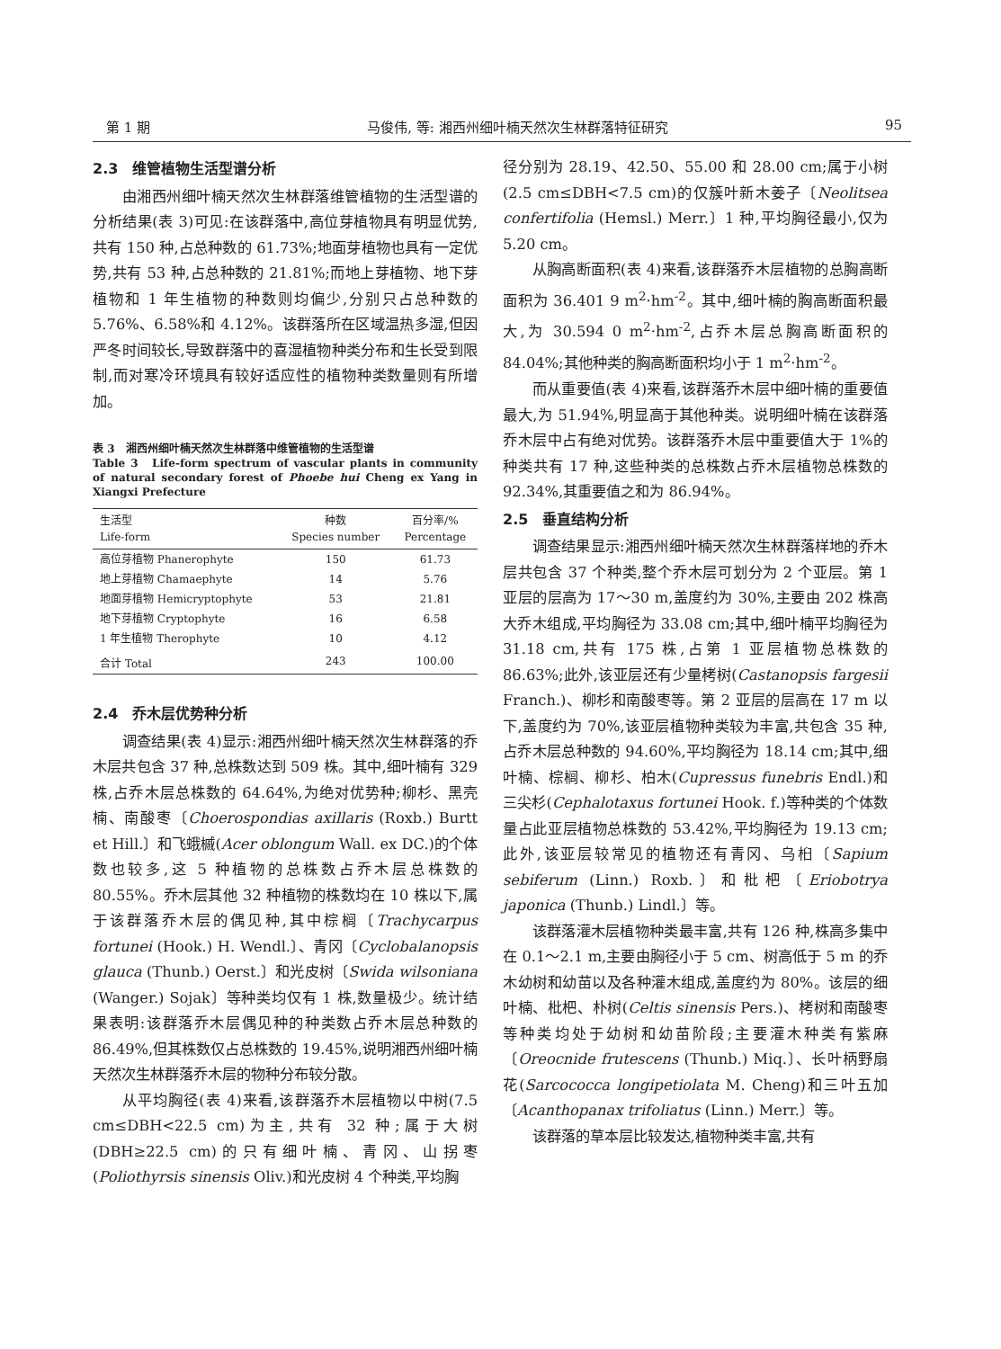第 1 期 马俊伟, 等: 湘西州细叶楠天然次生林群落特征研究 95
2.3　维管植物生活型谱分析
由湘西州细叶楠天然次生林群落维管植物的生活型谱的分析结果(表 3)可见:在该群落中,高位芽植物具有明显优势,共有 150 种,占总种数的 61.73%;地面芽植物也具有一定优势,共有 53 种,占总种数的 21.81%;而地上芽植物、地下芽植物和 1 年生植物的种数则均偏少,分别只占总种数的 5.76%、6.58%和 4.12%。该群落所在区域温热多湿,但因严冬时间较长,导致群落中的喜湿植物种类分布和生长受到限制,而对寒冷环境具有较好适应性的植物种类数量则有所增加。
表 3　湘西州细叶楠天然次生林群落中维管植物的生活型谱
Table 3　Life-form spectrum of vascular plants in community of natural secondary forest of Phoebe hui Cheng ex Yang in Xiangxi Prefecture
| 生活型 Life-form | 种数 Species number | 百分率/% Percentage |
| --- | --- | --- |
| 高位芽植物 Phanerophyte | 150 | 61.73 |
| 地上芽植物 Chamaephyte | 14 | 5.76 |
| 地面芽植物 Hemicryptophyte | 53 | 21.81 |
| 地下芽植物 Cryptophyte | 16 | 6.58 |
| 1 年生植物 Therophyte | 10 | 4.12 |
| 合计 Total | 243 | 100.00 |
2.4　乔木层优势种分析
调查结果(表 4)显示:湘西州细叶楠天然次生林群落的乔木层共包含 37 种,总株数达到 509 株。其中,细叶楠有 329 株,占乔木层总株数的 64.64%,为绝对优势种;柳杉、黑壳楠、南酸枣〔Choerospondias axillaris (Roxb.) Burtt et Hill.〕和飞蛾槭(Acer oblongum Wall. ex DC.)的个体数也较多,这 5 种植物的总株数占乔木层总株数的 80.55%。乔木层其他 32 种植物的株数均在 10 株以下,属于该群落乔木层的偶见种,其中棕榈〔Trachycarpus fortunei (Hook.) H. Wendl.〕、青冈〔Cyclobalanopsis glauca (Thunb.) Oerst.〕和光皮树〔Swida wilsoniana (Wanger.) Sojak〕等种类均仅有 1 株,数量极少。统计结果表明:该群落乔木层偶见种的种类数占乔木层总种数的 86.49%,但其株数仅占总株数的 19.45%,说明湘西州细叶楠天然次生林群落乔木层的物种分布较分散。
从平均胸径(表 4)来看,该群落乔木层植物以中树(7.5 cm≤DBH<22.5 cm)为主,共有 32 种;属于大树(DBH≥22.5 cm)的只有细叶楠、青冈、山拐枣(Poliothyrsis sinensis Oliv.)和光皮树 4 个种类,平均胸
径分别为 28.19、42.50、55.00 和 28.00 cm;属于小树(2.5 cm≤DBH<7.5 cm)的仅簇叶新木姜子〔Neolitsea confertifolia (Hemsl.) Merr.〕1 种,平均胸径最小,仅为 5.20 cm。
从胸高断面积(表 4)来看,该群落乔木层植物的总胸高断面积为 36.401 9 m<sup>2</sup>·hm<sup>-2</sup>。其中,细叶楠的胸高断面积最大,为 30.594 0 m<sup>2</sup>·hm<sup>-2</sup>,占乔木层总胸高断面积的 84.04%;其他种类的胸高断面积均小于 1 m<sup>2</sup>·hm<sup>-2</sup>。
而从重要值(表 4)来看,该群落乔木层中细叶楠的重要值最大,为 51.94%,明显高于其他种类。说明细叶楠在该群落乔木层中占有绝对优势。该群落乔木层中重要值大于 1%的种类共有 17 种,这些种类的总株数占乔木层植物总株数的 92.34%,其重要值之和为 86.94%。
2.5　垂直结构分析
调查结果显示:湘西州细叶楠天然次生林群落样地的乔木层共包含 37 个种类,整个乔木层可划分为 2 个亚层。第 1 亚层的层高为 17～30 m,盖度约为 30%,主要由 202 株高大乔木组成,平均胸径为 33.08 cm;其中,细叶楠平均胸径为 31.18 cm,共有 175 株,占第 1 亚层植物总株数的 86.63%;此外,该亚层还有少量栲树(Castanopsis fargesii Franch.)、柳杉和南酸枣等。第 2 亚层的层高在 17 m 以下,盖度约为 70%,该亚层植物种类较为丰富,共包含 35 种,占乔木层总种数的 94.60%,平均胸径为 18.14 cm;其中,细叶楠、棕榈、柳杉、柏木(Cupressus funebris Endl.)和三尖杉(Cephalotaxus fortunei Hook. f.)等种类的个体数量占此亚层植物总株数的 53.42%,平均胸径为 19.13 cm;此外,该亚层较常见的植物还有青冈、乌桕〔Sapium sebiferum (Linn.) Roxb.〕和枇杷〔Eriobotrya japonica (Thunb.) Lindl.〕等。
该群落灌木层植物种类最丰富,共有 126 种,株高多集中在 0.1～2.1 m,主要由胸径小于 5 cm、树高低于 5 m 的乔木幼树和幼苗以及各种灌木组成,盖度约为 80%。该层的细叶楠、枇杷、朴树(Celtis sinensis Pers.)、栲树和南酸枣等种类均处于幼树和幼苗阶段;主要灌木种类有紫麻〔Oreocnide frutescens (Thunb.) Miq.〕、长叶柄野扇花(Sarcococca longipetiolata M. Cheng)和三叶五加〔Acanthopanax trifoliatus (Linn.) Merr.〕等。
该群落的草本层比较发达,植物种类丰富,共有